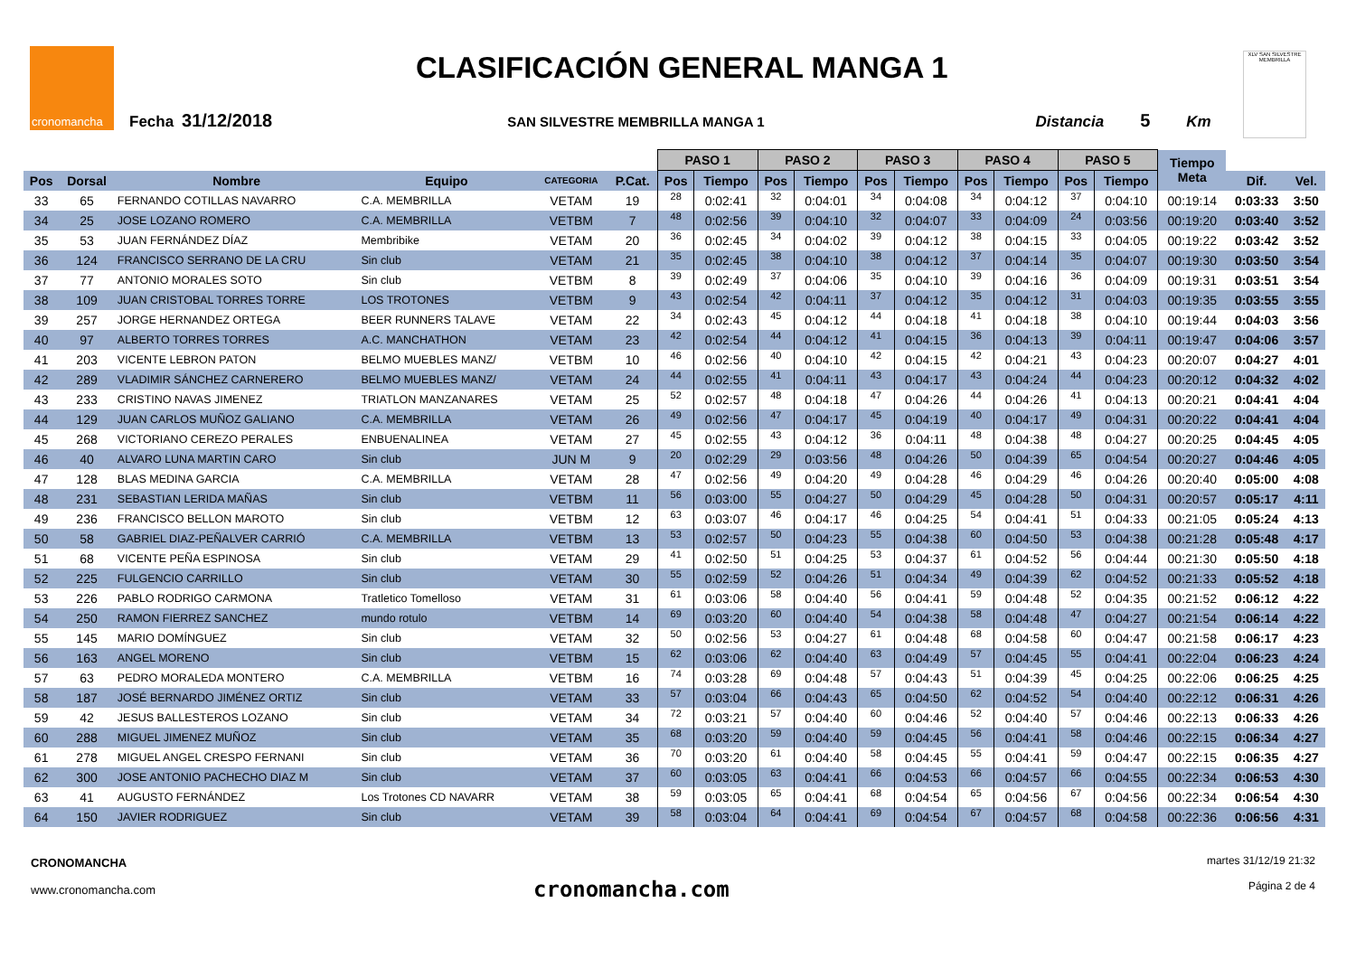cronomancha CLASIFICACIÓN GENERAL MANGA 1
Fecha 31/12/2018 SAN SILVESTRE MEMBRILLA MANGA 1 Distancia 5 Km
XLV SAN SILVESTRE MEMBRILLA
| | | | | | | PASO 1 | | PASO 2 | | PASO 3 | | PASO 4 | | PASO 5 | | Tiempo Meta | | |
| --- | --- | --- | --- | --- | --- | --- | --- | --- | --- | --- | --- | --- | --- | --- | --- | --- | --- | --- |
| Pos | Dorsal | Nombre | Equipo | CATEGORIA | P.Cat. | Pos | Tiempo | Pos | Tiempo | Pos | Tiempo | Pos | Tiempo | Pos | Tiempo | | Dif. | Vel. |
| 33 | 65 | FERNANDO COTILLAS NAVARRO | C.A. MEMBRILLA | VETAM | 19 | 28 | 0:02:41 | 32 | 0:04:01 | 34 | 0:04:08 | 34 | 0:04:12 | 37 | 0:04:10 | 00:19:14 | 0:03:33 | 3:50 |
| 34 | 25 | JOSE LOZANO ROMERO | C.A. MEMBRILLA | VETBM | 7 | 48 | 0:02:56 | 39 | 0:04:10 | 32 | 0:04:07 | 33 | 0:04:09 | 24 | 0:03:56 | 00:19:20 | 0:03:40 | 3:52 |
| 35 | 53 | JUAN FERNÁNDEZ DÍAZ | Membribike | VETAM | 20 | 36 | 0:02:45 | 34 | 0:04:02 | 39 | 0:04:12 | 38 | 0:04:15 | 33 | 0:04:05 | 00:19:22 | 0:03:42 | 3:52 |
| 36 | 124 | FRANCISCO SERRANO DE LA CRU | Sin club | VETAM | 21 | 35 | 0:02:45 | 38 | 0:04:10 | 38 | 0:04:12 | 37 | 0:04:14 | 35 | 0:04:07 | 00:19:30 | 0:03:50 | 3:54 |
| 37 | 77 | ANTONIO MORALES SOTO | Sin club | VETBM | 8 | 39 | 0:02:49 | 37 | 0:04:06 | 35 | 0:04:10 | 39 | 0:04:16 | 36 | 0:04:09 | 00:19:31 | 0:03:51 | 3:54 |
| 38 | 109 | JUAN CRISTOBAL TORRES TORRE | LOS TROTONES | VETBM | 9 | 43 | 0:02:54 | 42 | 0:04:11 | 37 | 0:04:12 | 35 | 0:04:12 | 31 | 0:04:03 | 00:19:35 | 0:03:55 | 3:55 |
| 39 | 257 | JORGE HERNANDEZ ORTEGA | BEER RUNNERS TALAVE | VETAM | 22 | 34 | 0:02:43 | 45 | 0:04:12 | 44 | 0:04:18 | 41 | 0:04:18 | 38 | 0:04:10 | 00:19:44 | 0:04:03 | 3:56 |
| 40 | 97 | ALBERTO TORRES TORRES | A.C. MANCHATHON | VETAM | 23 | 42 | 0:02:54 | 44 | 0:04:12 | 41 | 0:04:15 | 36 | 0:04:13 | 39 | 0:04:11 | 00:19:47 | 0:04:06 | 3:57 |
| 41 | 203 | VICENTE LEBRON PATON | BELMO MUEBLES MANZ/ | VETBM | 10 | 46 | 0:02:56 | 40 | 0:04:10 | 42 | 0:04:15 | 42 | 0:04:21 | 43 | 0:04:23 | 00:20:07 | 0:04:27 | 4:01 |
| 42 | 289 | VLADIMIR SÁNCHEZ CARNERERO | BELMO MUEBLES MANZ/ | VETAM | 24 | 44 | 0:02:55 | 41 | 0:04:11 | 43 | 0:04:17 | 43 | 0:04:24 | 44 | 0:04:23 | 00:20:12 | 0:04:32 | 4:02 |
| 43 | 233 | CRISTINO NAVAS JIMENEZ | TRIATLON MANZANARES | VETAM | 25 | 52 | 0:02:57 | 48 | 0:04:18 | 47 | 0:04:26 | 44 | 0:04:26 | 41 | 0:04:13 | 00:20:21 | 0:04:41 | 4:04 |
| 44 | 129 | JUAN CARLOS MUÑOZ GALIANO | C.A. MEMBRILLA | VETAM | 26 | 49 | 0:02:56 | 47 | 0:04:17 | 45 | 0:04:19 | 40 | 0:04:17 | 49 | 0:04:31 | 00:20:22 | 0:04:41 | 4:04 |
| 45 | 268 | VICTORIANO CEREZO PERALES | ENBUENALINEA | VETAM | 27 | 45 | 0:02:55 | 43 | 0:04:12 | 36 | 0:04:11 | 48 | 0:04:38 | 48 | 0:04:27 | 00:20:25 | 0:04:45 | 4:05 |
| 46 | 40 | ALVARO LUNA MARTIN CARO | Sin club | JUN M | 9 | 20 | 0:02:29 | 29 | 0:03:56 | 48 | 0:04:26 | 50 | 0:04:39 | 65 | 0:04:54 | 00:20:27 | 0:04:46 | 4:05 |
| 47 | 128 | BLAS MEDINA GARCIA | C.A. MEMBRILLA | VETAM | 28 | 47 | 0:02:56 | 49 | 0:04:20 | 49 | 0:04:28 | 46 | 0:04:29 | 46 | 0:04:26 | 00:20:40 | 0:05:00 | 4:08 |
| 48 | 231 | SEBASTIAN LERIDA MAÑAS | Sin club | VETBM | 11 | 56 | 0:03:00 | 55 | 0:04:27 | 50 | 0:04:29 | 45 | 0:04:28 | 50 | 0:04:31 | 00:20:57 | 0:05:17 | 4:11 |
| 49 | 236 | FRANCISCO BELLON MAROTO | Sin club | VETBM | 12 | 63 | 0:03:07 | 46 | 0:04:17 | 46 | 0:04:25 | 54 | 0:04:41 | 51 | 0:04:33 | 00:21:05 | 0:05:24 | 4:13 |
| 50 | 58 | GABRIEL DIAZ-PEÑALVER CARRIÓ | C.A. MEMBRILLA | VETBM | 13 | 53 | 0:02:57 | 50 | 0:04:23 | 55 | 0:04:38 | 60 | 0:04:50 | 53 | 0:04:38 | 00:21:28 | 0:05:48 | 4:17 |
| 51 | 68 | VICENTE PEÑA ESPINOSA | Sin club | VETAM | 29 | 41 | 0:02:50 | 51 | 0:04:25 | 53 | 0:04:37 | 61 | 0:04:52 | 56 | 0:04:44 | 00:21:30 | 0:05:50 | 4:18 |
| 52 | 225 | FULGENCIO CARRILLO | Sin club | VETAM | 30 | 55 | 0:02:59 | 52 | 0:04:26 | 51 | 0:04:34 | 49 | 0:04:39 | 62 | 0:04:52 | 00:21:33 | 0:05:52 | 4:18 |
| 53 | 226 | PABLO RODRIGO CARMONA | Tratletico Tomelloso | VETAM | 31 | 61 | 0:03:06 | 58 | 0:04:40 | 56 | 0:04:41 | 59 | 0:04:48 | 52 | 0:04:35 | 00:21:52 | 0:06:12 | 4:22 |
| 54 | 250 | RAMON FIERREZ SANCHEZ | mundo rotulo | VETBM | 14 | 69 | 0:03:20 | 60 | 0:04:40 | 54 | 0:04:38 | 58 | 0:04:48 | 47 | 0:04:27 | 00:21:54 | 0:06:14 | 4:22 |
| 55 | 145 | MARIO DOMÍNGUEZ | Sin club | VETAM | 32 | 50 | 0:02:56 | 53 | 0:04:27 | 61 | 0:04:48 | 68 | 0:04:58 | 60 | 0:04:47 | 00:21:58 | 0:06:17 | 4:23 |
| 56 | 163 | ANGEL MORENO | Sin club | VETBM | 15 | 62 | 0:03:06 | 62 | 0:04:40 | 63 | 0:04:49 | 57 | 0:04:45 | 55 | 0:04:41 | 00:22:04 | 0:06:23 | 4:24 |
| 57 | 63 | PEDRO MORALEDA MONTERO | C.A. MEMBRILLA | VETBM | 16 | 74 | 0:03:28 | 69 | 0:04:48 | 57 | 0:04:43 | 51 | 0:04:39 | 45 | 0:04:25 | 00:22:06 | 0:06:25 | 4:25 |
| 58 | 187 | JOSÉ BERNARDO JIMÉNEZ ORTIZ | Sin club | VETAM | 33 | 57 | 0:03:04 | 66 | 0:04:43 | 65 | 0:04:50 | 62 | 0:04:52 | 54 | 0:04:40 | 00:22:12 | 0:06:31 | 4:26 |
| 59 | 42 | JESUS BALLESTEROS LOZANO | Sin club | VETAM | 34 | 72 | 0:03:21 | 57 | 0:04:40 | 60 | 0:04:46 | 52 | 0:04:40 | 57 | 0:04:46 | 00:22:13 | 0:06:33 | 4:26 |
| 60 | 288 | MIGUEL JIMENEZ MUÑOZ | Sin club | VETAM | 35 | 68 | 0:03:20 | 59 | 0:04:40 | 59 | 0:04:45 | 56 | 0:04:41 | 58 | 0:04:46 | 00:22:15 | 0:06:34 | 4:27 |
| 61 | 278 | MIGUEL ANGEL CRESPO FERNANI | Sin club | VETAM | 36 | 70 | 0:03:20 | 61 | 0:04:40 | 58 | 0:04:45 | 55 | 0:04:41 | 59 | 0:04:47 | 00:22:15 | 0:06:35 | 4:27 |
| 62 | 300 | JOSE ANTONIO PACHECHO DIAZ M | Sin club | VETAM | 37 | 60 | 0:03:05 | 63 | 0:04:41 | 66 | 0:04:53 | 66 | 0:04:57 | 66 | 0:04:55 | 00:22:34 | 0:06:53 | 4:30 |
| 63 | 41 | AUGUSTO FERNÁNDEZ | Los Trotones CD NAVARR | VETAM | 38 | 59 | 0:03:05 | 65 | 0:04:41 | 68 | 0:04:54 | 65 | 0:04:56 | 67 | 0:04:56 | 00:22:34 | 0:06:54 | 4:30 |
| 64 | 150 | JAVIER RODRIGUEZ | Sin club | VETAM | 39 | 58 | 0:03:04 | 64 | 0:04:41 | 69 | 0:04:54 | 67 | 0:04:57 | 68 | 0:04:58 | 00:22:36 | 0:06:56 | 4:31 |
CRONOMANCHA
www.cronomancha.com
cronomancha.com
martes 31/12/19 21:32
Página 2 de 4